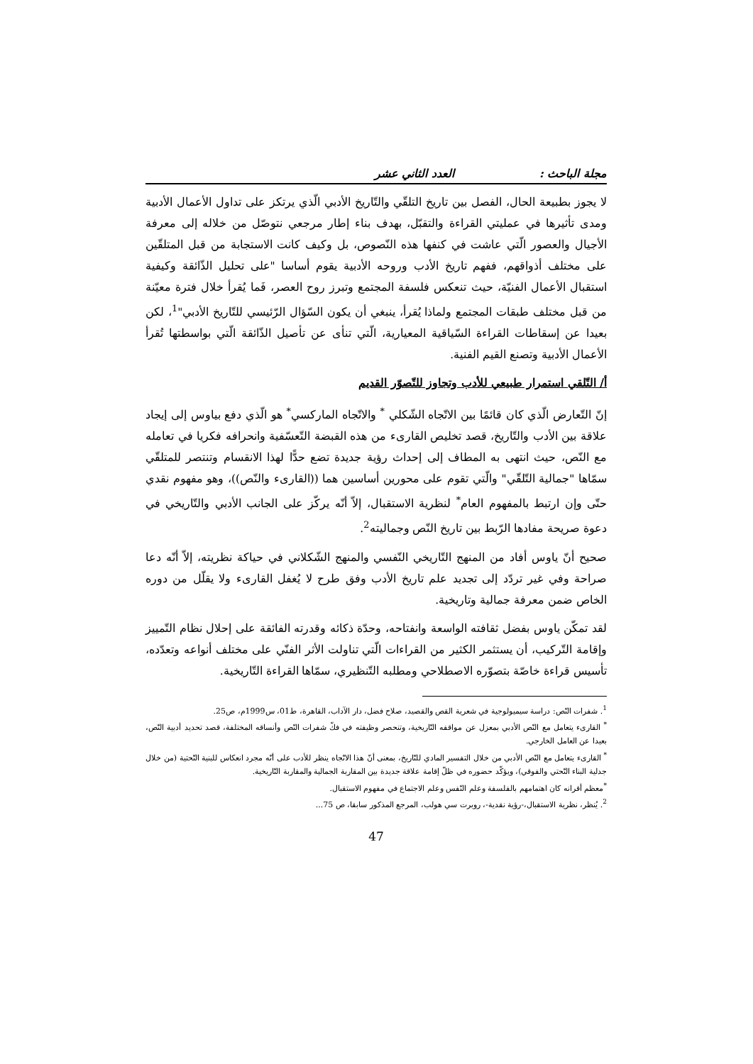مجلة الباحث : العدد الثاني عشر
لا يجوز بطبيعة الحال، الفصل بين تاريخ التلقّي والتّاريخ الأدبي الّذي يرتكز على تداول الأعمال الأدبية ومدى تأثيرها في عمليتي القراءة والتقبّل، بهدف بناء إطار مرجعي نتوصّل من خلاله إلى معرفة الأجيال والعصور الّتي عاشت في كنفها هذه النّصوص، بل وكيف كانت الاستجابة من قبل المتلقّين على مختلف أذواقهم، ففهم تاريخ الأدب وروحه الأدبية يقوم أساسا "على تحليل الذّائقة وكيفية استقبال الأعمال الفنيّة، حيث تنعكس فلسفة المجتمع وتبرز روح العصر، فَما يُقرأ خلال فترة معيّنة من قبل مختلف طبقات المجتمع ولماذا يُقرأ، ينبغي أن يكون السّؤال الرّئيسي للتّاريخ الأدبي"<sup>1</sup>، لكن بعيدا عن إسقاطات القراءة السّياقية المعيارية، الّتي تنأى عن تأصيل الذّائقة الّتي بواسطتها تُقرأ الأعمال الأدبية وتصنع القيم الفنية.
أ/ التّلقي استمرار طبيعي للأدب وتجاوز للتّصوّر القديم
إنّ التّعارض الّذي كان قائمًا بين الاتّجاه الشّكلي <sup>*</sup> والاتّجاه الماركسي<sup>*</sup> هو الّذي دفع بياوس إلى إيجاد علاقة بين الأدب والتّاريخ، قصد تخليص القارىء من هذه القبضة التّعسّفية وانحرافه فكريا في تعامله مع النّص، حيث انتهى به المطاف إلى إحداث رؤية جديدة تضع حدًّا لهذا الانقسام وتنتصر للمتلقّي سمّاها "جمالية التّلقّي" والّتي تقوم على محورين أساسين هما ((القارىء والنّص))، وهو مفهوم نقدي حتّى وإن ارتبط بالمفهوم العام<sup>*</sup> لنظرية الاستقبال، إلاّ أنّه يركّز على الجانب الأدبي والتّاريخي في دعوة صريحة مفادها الرّبط بين تاريخ النّص وجماليته<sup>2</sup>.
صحيح أنّ ياوس أفاد من المنهج التّاريخي النّفسي والمنهج الشّكلاني في حياكة نظريته، إلاّ أنّه دعا صراحة وفي غير تردّد إلى تجديد علم تاريخ الأدب وفق طرح لا يُغفل القارىء ولا يقلّل من دوره الخاص ضمن معرفة جمالية وتاريخية.
لقد تمكّن ياوس بفضل ثقافته الواسعة وانفتاحه، وحدّة ذكائه وقدرته الفائقة على إحلال نظام التّمييز وإقامة التّركيب، أن يستثمر الكثير من القراءات الّتي تناولت الأثر الفنّي على مختلف أنواعه وتعدّده، تأسيس قراءة خاصّة بتصوّره الاصطلاحي ومطلبه التّنظيري، سمّاها القراءة التّاريخية.
<sup>1</sup>. شفرات النّص: دراسة سيميولوجية في شعرية القص والقصيد، صلاح فضل، دار الآداب، القاهرة، ط01، س1999م، ص25.
<sup>*</sup> القارىء يتعامل مع النّص الأدبي بمعزل عن مواقفه التّاريخية، وتنحصر وظيفته في فكّ شفرات النّص وأنساقه المختلفة، قصد تحديد أدبية النّص، بعيدا عن العامل الخارجي.
<sup>*</sup> القارىء يتعامل مع النّص الأدبي من خلال التفسير المادي للتّاريخ، بمعنى أنّ هذا الاتّجاه ينظر للأدب على أنّه مجرد انعكاس للبنية التّحتية (من خلال جدلية البناء التّحتي والفوقي)، ويؤكّد حضوره في ظلّ إقامة علاقة جديدة بين المقاربة الجمالية والمقاربة التّاريخية.
<sup>*</sup> معظم أقرانه كان اهتمامهم بالفلسفة وعلم النّفس وعلم الاجتماع في مفهوم الاستقبال.
<sup>2</sup>. يُنظر، نظرية الاستقبال،-رؤية نقدية-، روبرت سي هولب، المرجع المذكور سابقا، ص 75...
47